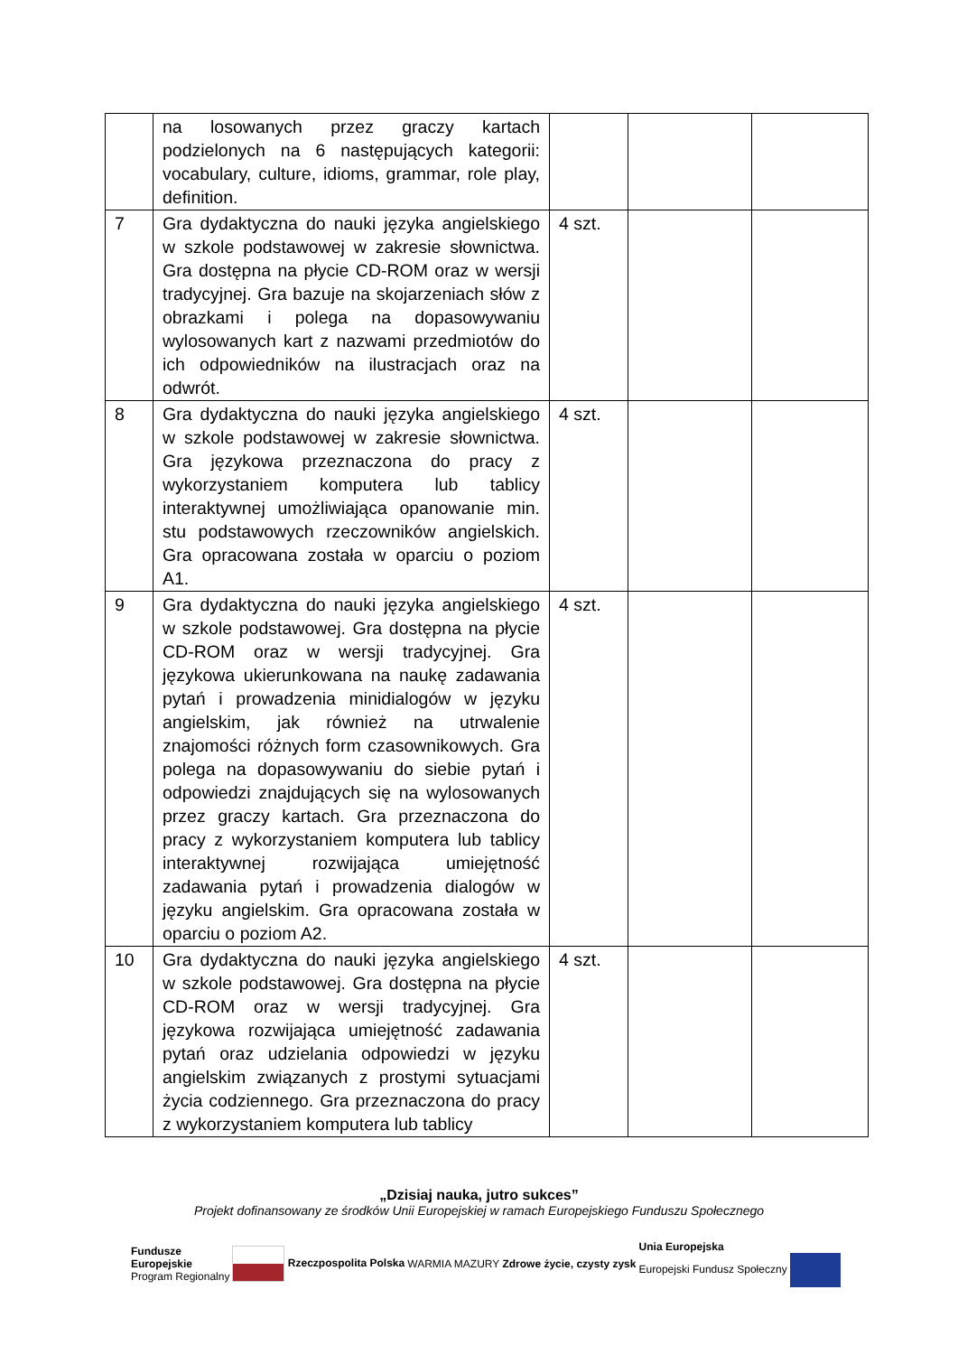| | na losowanych przez graczy kartach podzielonych na 6 następujących kategorii: vocabulary, culture, idioms, grammar, role play, definition. | | | |
| 7 | Gra dydaktyczna do nauki języka angielskiego w szkole podstawowej w zakresie słownictwa. Gra dostępna na płycie CD-ROM oraz w wersji tradycyjnej. Gra bazuje na skojarzeniach słów z obrazkami i polega na dopasowywaniu wylosowanych kart z nazwami przedmiotów do ich odpowiedników na ilustracjach oraz na odwrót. | 4 szt. | | |
| 8 | Gra dydaktyczna do nauki języka angielskiego w szkole podstawowej w zakresie słownictwa. Gra językowa przeznaczona do pracy z wykorzystaniem komputera lub tablicy interaktywnej umożliwiająca opanowanie min. stu podstawowych rzeczowników angielskich. Gra opracowana została w oparciu o poziom A1. | 4 szt. | | |
| 9 | Gra dydaktyczna do nauki języka angielskiego w szkole podstawowej. Gra dostępna na płycie CD-ROM oraz w wersji tradycyjnej. Gra językowa ukierunkowana na naukę zadawania pytań i prowadzenia minidialogów w języku angielskim, jak również na utrwalenie znajomości różnych form czasownikowych. Gra polega na dopasowywaniu do siebie pytań i odpowiedzi znajdujących się na wylosowanych przez graczy kartach. Gra przeznaczona do pracy z wykorzystaniem komputera lub tablicy interaktywnej rozwijająca umiejętność zadawania pytań i prowadzenia dialogów w języku angielskim. Gra opracowana została w oparciu o poziom A2. | 4 szt. | | |
| 10 | Gra dydaktyczna do nauki języka angielskiego w szkole podstawowej. Gra dostępna na płycie CD-ROM oraz w wersji tradycyjnej. Gra językowa rozwijająca umiejętność zadawania pytań oraz udzielania odpowiedzi w języku angielskim związanych z prostymi sytuacjami życia codziennego. Gra przeznaczona do pracy z wykorzystaniem komputera lub tablicy | 4 szt. | | |
„Dzisiaj nauka, jutro sukces”
Projekt dofinansowany ze środków Unii Europejskiej w ramach Europejskiego Funduszu Społecznego
Fundusze
Europejskie
Program Regionalny
Rzeczpospolita Polska
WARMIA MAZURY Zdrowe życie, czysty zysk
Unia Europejska
Europejski Fundusz Społeczny